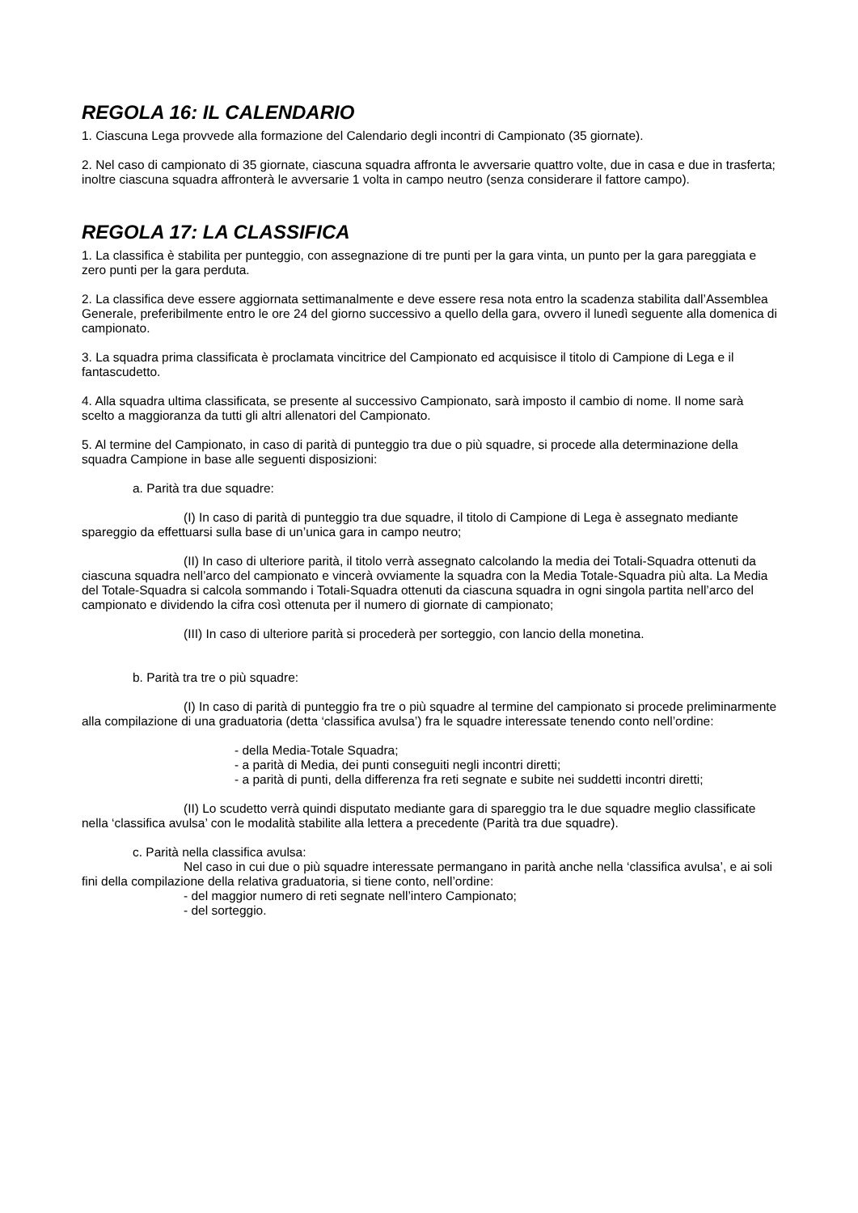REGOLA 16: IL CALENDARIO
1. Ciascuna Lega provvede alla formazione del Calendario degli incontri di Campionato (35 giornate).
2. Nel caso di campionato di 35 giornate, ciascuna squadra affronta le avversarie quattro volte, due in casa e due in trasferta; inoltre ciascuna squadra affronterà le avversarie 1 volta in campo neutro (senza considerare il fattore campo).
REGOLA 17: LA CLASSIFICA
1. La classifica è stabilita per punteggio, con assegnazione di tre punti per la gara vinta, un punto per la gara pareggiata e zero punti per la gara perduta.
2. La classifica deve essere aggiornata settimanalmente e deve essere resa nota entro la scadenza stabilita dall’Assemblea Generale, preferibilmente entro le ore 24 del giorno successivo a quello della gara, ovvero il lunedì seguente alla domenica di campionato.
3. La squadra prima classificata è proclamata vincitrice del Campionato ed acquisisce il titolo di Campione di Lega e il fantascudetto.
4. Alla squadra ultima classificata, se presente al successivo Campionato, sarà imposto il cambio di nome. Il nome sarà scelto a maggioranza da tutti gli altri allenatori del Campionato.
5. Al termine del Campionato, in caso di parità di punteggio tra due o più squadre, si procede alla determinazione della squadra Campione in base alle seguenti disposizioni:
a. Parità tra due squadre:
(I) In caso di parità di punteggio tra due squadre, il titolo di Campione di Lega è assegnato mediante spareggio da effettuarsi sulla base di un’unica gara in campo neutro;
(II) In caso di ulteriore parità, il titolo verrà assegnato calcolando la media dei Totali-Squadra ottenuti da ciascuna squadra nell’arco del campionato e vincerà ovviamente la squadra con la Media Totale-Squadra più alta. La Media del Totale-Squadra si calcola sommando i Totali-Squadra ottenuti da ciascuna squadra in ogni singola partita nell’arco del campionato e dividendo la cifra così ottenuta per il numero di giornate di campionato;
(III) In caso di ulteriore parità si procederà per sorteggio, con lancio della monetina.
b. Parità tra tre o più squadre:
(I) In caso di parità di punteggio fra tre o più squadre al termine del campionato si procede preliminarmente alla compilazione di una graduatoria (detta ‘classifica avulsa’) fra le squadre interessate tenendo conto nell’ordine:
- della Media-Totale Squadra;
- a parità di Media, dei punti conseguiti negli incontri diretti;
- a parità di punti, della differenza fra reti segnate e subite nei suddetti incontri diretti;
(II) Lo scudetto verrà quindi disputato mediante gara di spareggio tra le due squadre meglio classificate nella ‘classifica avulsa’ con le modalità stabilite alla lettera a precedente (Parità tra due squadre).
c. Parità nella classifica avulsa:
Nel caso in cui due o più squadre interessate permangano in parità anche nella ‘classifica avulsa’, e ai soli fini della compilazione della relativa graduatoria, si tiene conto, nell’ordine:
- del maggior numero di reti segnate nell’intero Campionato;
- del sorteggio.